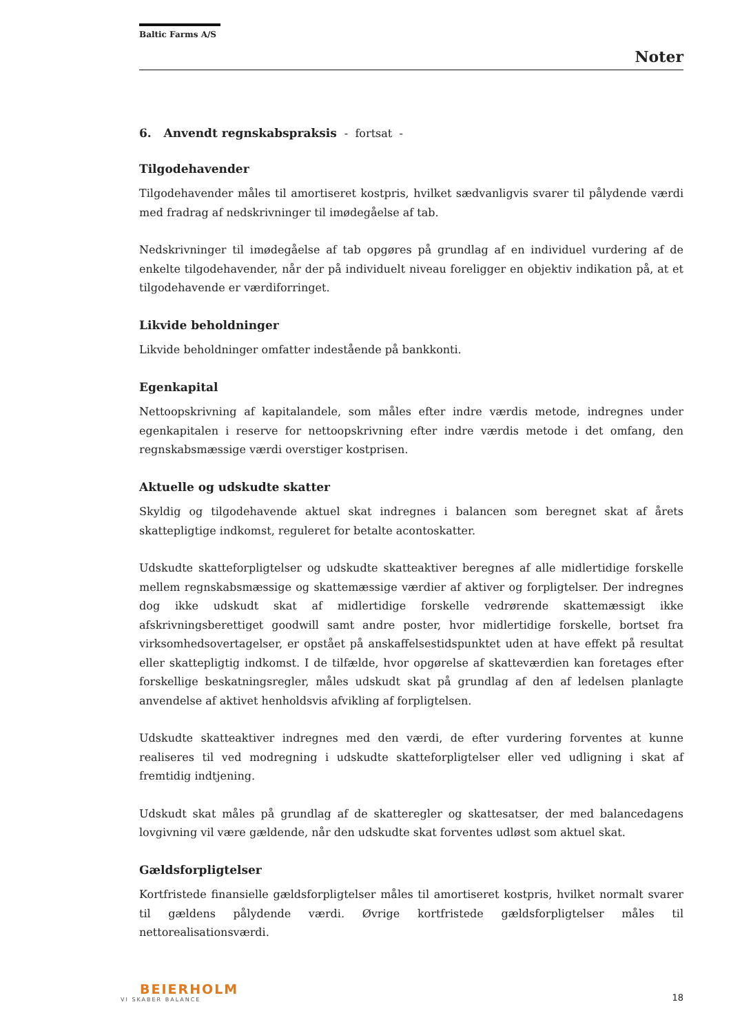Baltic Farms A/S
Noter
6. Anvendt regnskabspraksis - fortsat -
Tilgodehavender
Tilgodehavender måles til amortiseret kostpris, hvilket sædvanligvis svarer til pålydende værdi med fradrag af nedskrivninger til imødegåelse af tab.
Nedskrivninger til imødegåelse af tab opgøres på grundlag af en individuel vurdering af de enkelte tilgodehavender, når der på individuelt niveau foreligger en objektiv indikation på, at et tilgodehavende er værdiforringet.
Likvide beholdninger
Likvide beholdninger omfatter indestående på bankkonti.
Egenkapital
Nettoopskrivning af kapitalandele, som måles efter indre værdis metode, indregnes under egenkapitalen i reserve for nettoopskrivning efter indre værdis metode i det omfang, den regnskabsmæssige værdi overstiger kostprisen.
Aktuelle og udskudte skatter
Skyldig og tilgodehavende aktuel skat indregnes i balancen som beregnet skat af årets skattepligtige indkomst, reguleret for betalte acontoskatter.
Udskudte skatteforpligtelser og udskudte skatteaktiver beregnes af alle midlertidige forskelle mellem regnskabsmæssige og skattemæssige værdier af aktiver og forpligtelser. Der indregnes dog ikke udskudt skat af midlertidige forskelle vedrørende skattemæssigt ikke afskrivningsberettiget goodwill samt andre poster, hvor midlertidige forskelle, bortset fra virksomhedsovertagelser, er opstået på anskaffelsestidspunktet uden at have effekt på resultat eller skattepligtig indkomst. I de tilfælde, hvor opgørelse af skatteværdien kan foretages efter forskellige beskatningsregler, måles udskudt skat på grundlag af den af ledelsen planlagte anvendelse af aktivet henholdsvis afvikling af forpligtelsen.
Udskudte skatteaktiver indregnes med den værdi, de efter vurdering forventes at kunne realiseres til ved modregning i udskudte skatteforpligtelser eller ved udligning i skat af fremtidig indtjening.
Udskudt skat måles på grundlag af de skatteregler og skattesatser, der med balancedagens lovgivning vil være gældende, når den udskudte skat forventes udløst som aktuel skat.
Gældsforpligtelser
Kortfristede finansielle gældsforpligtelser måles til amortiseret kostpris, hvilket normalt svarer til gældens pålydende værdi. Øvrige kortfristede gældsforpligtelser måles til nettorealisationsværdi.
BEIERHOLM
VI SKABER BALANCE
18